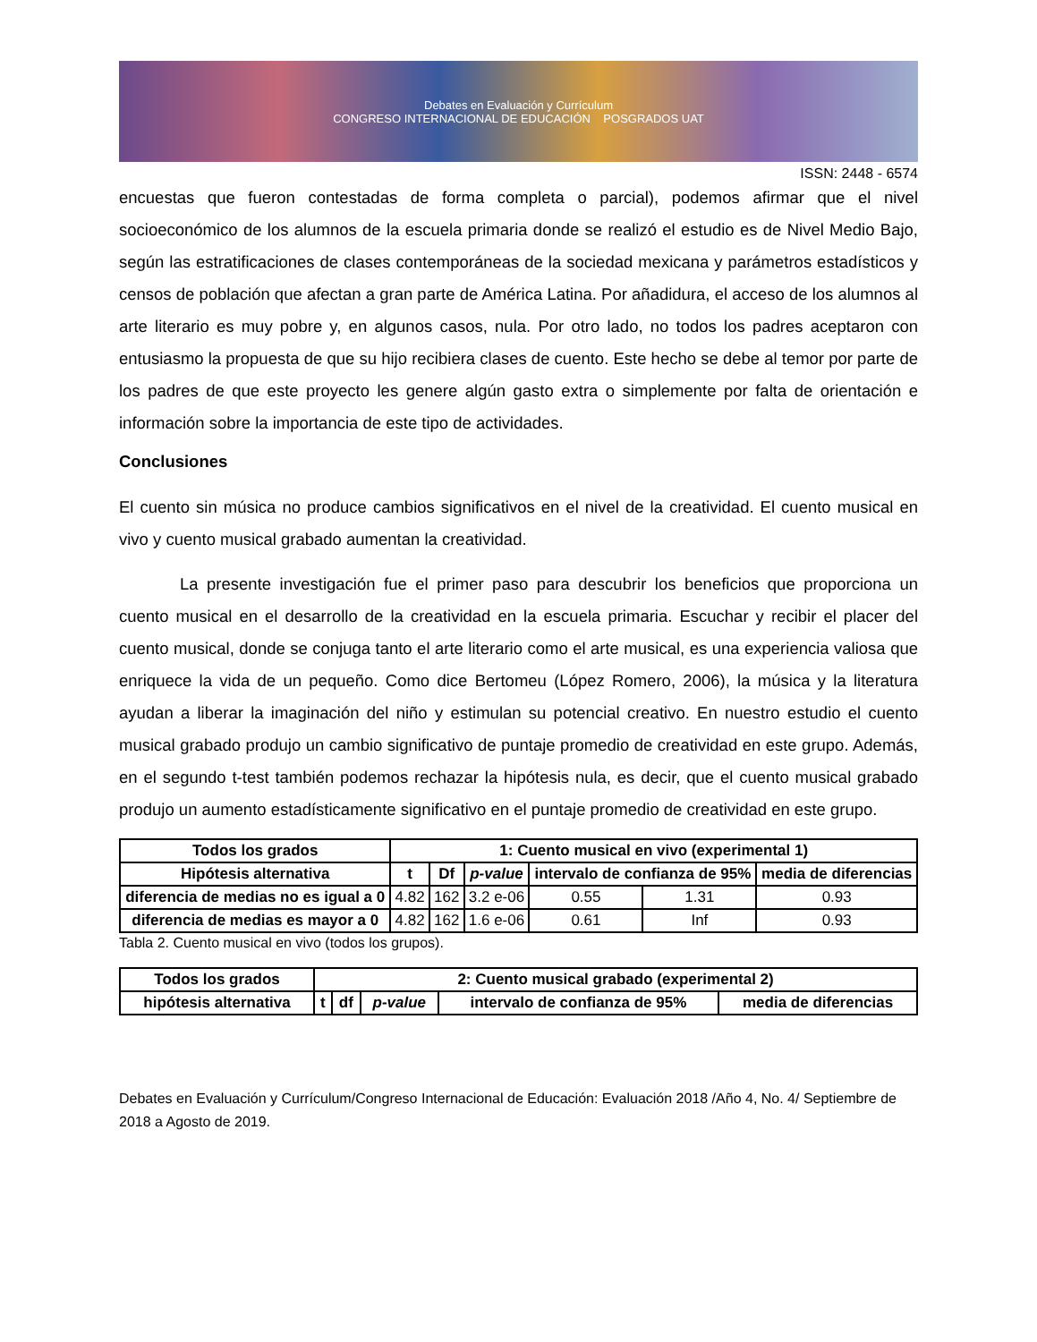Debates en Evaluación y Currículum
CONGRESO INTERNACIONAL DE EDUCACIÓN POSGRADOS UAT
ISSN: 2448 - 6574
encuestas que fueron contestadas de forma completa o parcial), podemos afirmar que el nivel socioeconómico de los alumnos de la escuela primaria donde se realizó el estudio es de Nivel Medio Bajo, según las estratificaciones de clases contemporáneas de la sociedad mexicana y parámetros estadísticos y censos de población que afectan a gran parte de América Latina. Por añadidura, el acceso de los alumnos al arte literario es muy pobre y, en algunos casos, nula. Por otro lado, no todos los padres aceptaron con entusiasmo la propuesta de que su hijo recibiera clases de cuento. Este hecho se debe al temor por parte de los padres de que este proyecto les genere algún gasto extra o simplemente por falta de orientación e información sobre la importancia de este tipo de actividades.
Conclusiones
El cuento sin música no produce cambios significativos en el nivel de la creatividad. El cuento musical en vivo y cuento musical grabado aumentan la creatividad.
La presente investigación fue el primer paso para descubrir los beneficios que proporciona un cuento musical en el desarrollo de la creatividad en la escuela primaria. Escuchar y recibir el placer del cuento musical, donde se conjuga tanto el arte literario como el arte musical, es una experiencia valiosa que enriquece la vida de un pequeño. Como dice Bertomeu (López Romero, 2006), la música y la literatura ayudan a liberar la imaginación del niño y estimulan su potencial creativo. En nuestro estudio el cuento musical grabado produjo un cambio significativo de puntaje promedio de creatividad en este grupo. Además, en el segundo t-test también podemos rechazar la hipótesis nula, es decir, que el cuento musical grabado produjo un aumento estadísticamente significativo en el puntaje promedio de creatividad en este grupo.
| Todos los grados | 1: Cuento musical en vivo (experimental 1) | | | | | |
| --- | --- | --- | --- | --- | --- | --- |
| Hipótesis alternativa | t | Df | p-value | intervalo de confianza de 95% | | media de diferencias |
| diferencia de medias no es igual a 0 | 4.82 | 162 | 3.2 e-06 | 0.55 | 1.31 | 0.93 |
| diferencia de medias es mayor a 0 | 4.82 | 162 | 1.6 e-06 | 0.61 | Inf | 0.93 |
Tabla 2. Cuento musical en vivo (todos los grupos).
| Todos los grados | 2: Cuento musical grabado (experimental 2) | | | | |
| --- | --- | --- | --- | --- | --- |
| hipótesis alternativa | t | df | p-value | intervalo de confianza de 95% | media de diferencias |
Debates en Evaluación y Currículum/Congreso Internacional de Educación: Evaluación 2018 /Año 4, No. 4/ Septiembre de 2018 a Agosto de 2019.